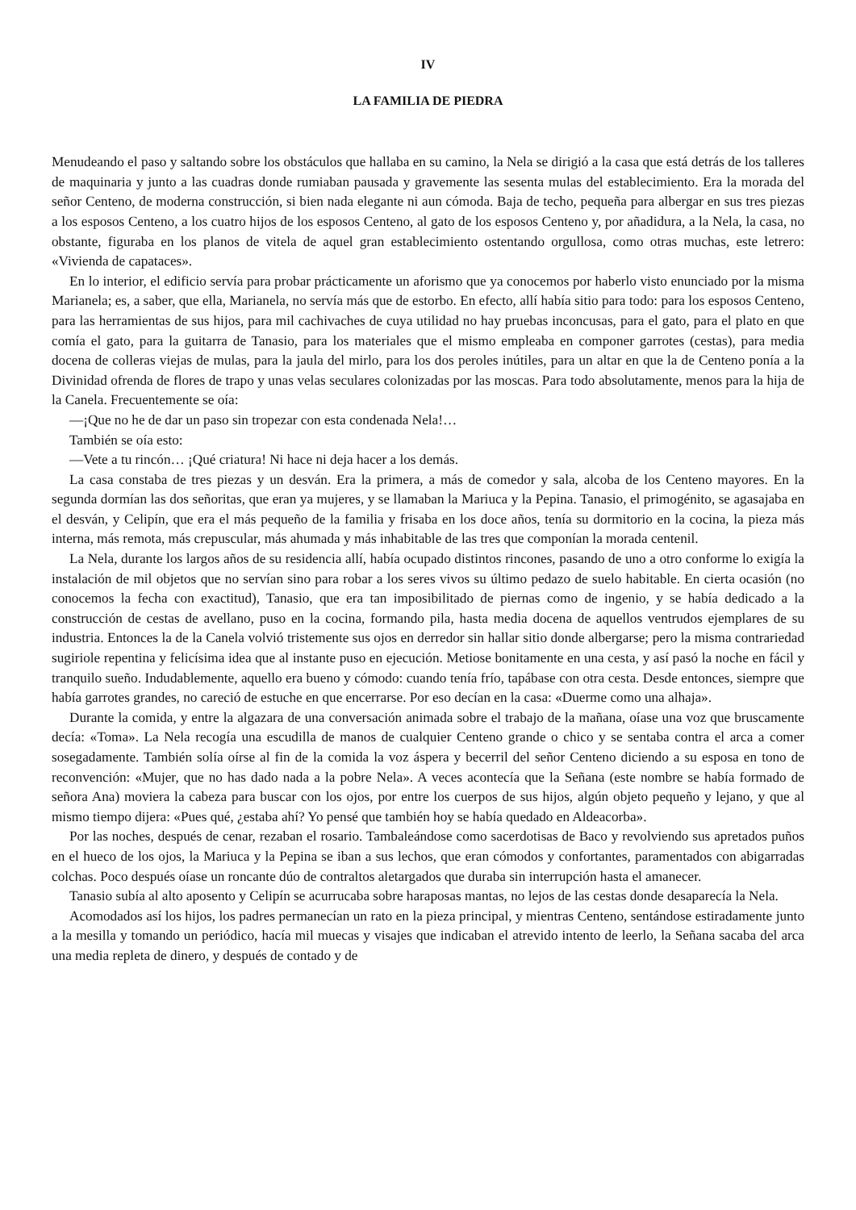IV
LA FAMILIA DE PIEDRA
Menudeando el paso y saltando sobre los obstáculos que hallaba en su camino, la Nela se dirigió a la casa que está detrás de los talleres de maquinaria y junto a las cuadras donde rumiaban pausada y gravemente las sesenta mulas del establecimiento. Era la morada del señor Centeno, de moderna construcción, si bien nada elegante ni aun cómoda. Baja de techo, pequeña para albergar en sus tres piezas a los esposos Centeno, a los cuatro hijos de los esposos Centeno, al gato de los esposos Centeno y, por añadidura, a la Nela, la casa, no obstante, figuraba en los planos de vitela de aquel gran establecimiento ostentando orgullosa, como otras muchas, este letrero: «Vivienda de capataces».
En lo interior, el edificio servía para probar prácticamente un aforismo que ya conocemos por haberlo visto enunciado por la misma Marianela; es, a saber, que ella, Marianela, no servía más que de estorbo. En efecto, allí había sitio para todo: para los esposos Centeno, para las herramientas de sus hijos, para mil cachivaches de cuya utilidad no hay pruebas inconcusas, para el gato, para el plato en que comía el gato, para la guitarra de Tanasio, para los materiales que el mismo empleaba en componer garrotes (cestas), para media docena de colleras viejas de mulas, para la jaula del mirlo, para los dos peroles inútiles, para un altar en que la de Centeno ponía a la Divinidad ofrenda de flores de trapo y unas velas seculares colonizadas por las moscas. Para todo absolutamente, menos para la hija de la Canela. Frecuentemente se oía:
—¡Que no he de dar un paso sin tropezar con esta condenada Nela!…
También se oía esto:
—Vete a tu rincón… ¡Qué criatura! Ni hace ni deja hacer a los demás.
La casa constaba de tres piezas y un desván. Era la primera, a más de comedor y sala, alcoba de los Centeno mayores. En la segunda dormían las dos señoritas, que eran ya mujeres, y se llamaban la Mariuca y la Pepina. Tanasio, el primogénito, se agasajaba en el desván, y Celipín, que era el más pequeño de la familia y frisaba en los doce años, tenía su dormitorio en la cocina, la pieza más interna, más remota, más crepuscular, más ahumada y más inhabitable de las tres que componían la morada centenil.
La Nela, durante los largos años de su residencia allí, había ocupado distintos rincones, pasando de uno a otro conforme lo exigía la instalación de mil objetos que no servían sino para robar a los seres vivos su último pedazo de suelo habitable. En cierta ocasión (no conocemos la fecha con exactitud), Tanasio, que era tan imposibilitado de piernas como de ingenio, y se había dedicado a la construcción de cestas de avellano, puso en la cocina, formando pila, hasta media docena de aquellos ventrudos ejemplares de su industria. Entonces la de la Canela volvió tristemente sus ojos en derredor sin hallar sitio donde albergarse; pero la misma contrariedad sugiriole repentina y felicísima idea que al instante puso en ejecución. Metiose bonitamente en una cesta, y así pasó la noche en fácil y tranquilo sueño. Indudablemente, aquello era bueno y cómodo: cuando tenía frío, tapábase con otra cesta. Desde entonces, siempre que había garrotes grandes, no careció de estuche en que encerrarse. Por eso decían en la casa: «Duerme como una alhaja».
Durante la comida, y entre la algazara de una conversación animada sobre el trabajo de la mañana, oíase una voz que bruscamente decía: «Toma». La Nela recogía una escudilla de manos de cualquier Centeno grande o chico y se sentaba contra el arca a comer sosegadamente. También solía oírse al fin de la comida la voz áspera y becerril del señor Centeno diciendo a su esposa en tono de reconvención: «Mujer, que no has dado nada a la pobre Nela». A veces acontecía que la Señana (este nombre se había formado de señora Ana) moviera la cabeza para buscar con los ojos, por entre los cuerpos de sus hijos, algún objeto pequeño y lejano, y que al mismo tiempo dijera: «Pues qué, ¿estaba ahí? Yo pensé que también hoy se había quedado en Aldeacorba».
Por las noches, después de cenar, rezaban el rosario. Tambaleándose como sacerdotisas de Baco y revolviendo sus apretados puños en el hueco de los ojos, la Mariuca y la Pepina se iban a sus lechos, que eran cómodos y confortantes, paramentados con abigarradas colchas. Poco después oíase un roncante dúo de contraltos aletargados que duraba sin interrupción hasta el amanecer.
Tanasio subía al alto aposento y Celipín se acurrucaba sobre haraposas mantas, no lejos de las cestas donde desaparecía la Nela.
Acomodados así los hijos, los padres permanecían un rato en la pieza principal, y mientras Centeno, sentándose estiradamente junto a la mesilla y tomando un periódico, hacía mil muecas y visajes que indicaban el atrevido intento de leerlo, la Señana sacaba del arca una media repleta de dinero, y después de contado y de